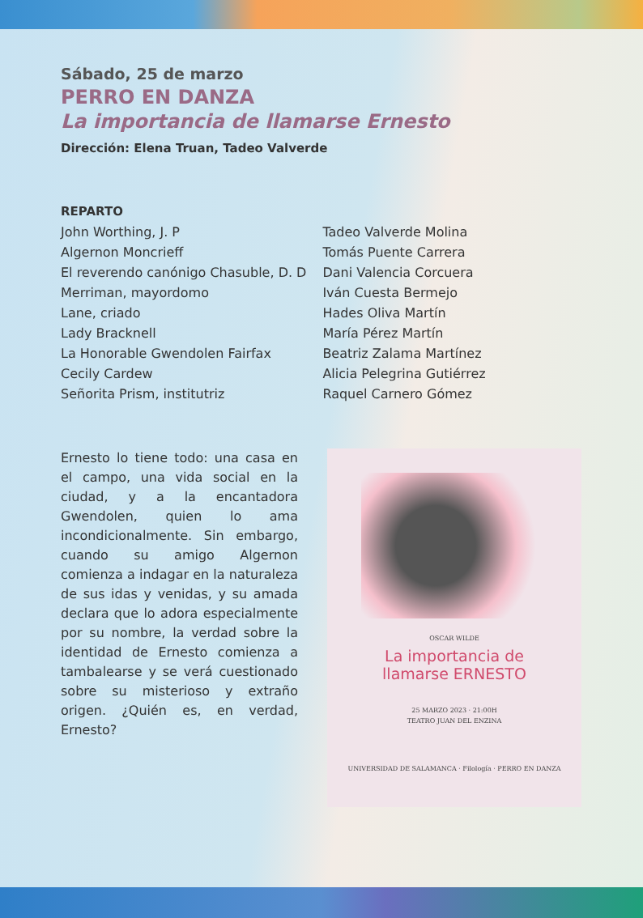Sábado, 25 de marzo
PERRO EN DANZA
La importancia de llamarse Ernesto
Dirección: Elena Truan, Tadeo Valverde
REPARTO
| John Worthing, J. P | Tadeo Valverde Molina |
| Algernon Moncrieff | Tomás Puente Carrera |
| El reverendo canónigo Chasuble, D. D | Dani Valencia Corcuera |
| Merriman, mayordomo | Iván Cuesta Bermejo |
| Lane, criado | Hades Oliva Martín |
| Lady Bracknell | María Pérez Martín |
| La Honorable Gwendolen Fairfax | Beatriz Zalama Martínez |
| Cecily Cardew | Alicia Pelegrina Gutiérrez |
| Señorita Prism, institutriz | Raquel Carnero Gómez |
Ernesto lo tiene todo: una casa en el campo, una vida social en la ciudad, y a la encantadora Gwendolen, quien lo ama incondicionalmente. Sin embargo, cuando su amigo Algernon comienza a indagar en la naturaleza de sus idas y venidas, y su amada declara que lo adora especialmente por su nombre, la verdad sobre la identidad de Ernesto comienza a tambalearse y se verá cuestionado sobre su misterioso y extraño origen. ¿Quién es, en verdad, Ernesto?
OSCAR WILDE
La importancia de
llamarse ERNESTO
25 MARZO 2023 · 21:00H
TEATRO JUAN DEL ENZINA
UNIVERSIDAD DE SALAMANCA · Filología · PERRO EN DANZA